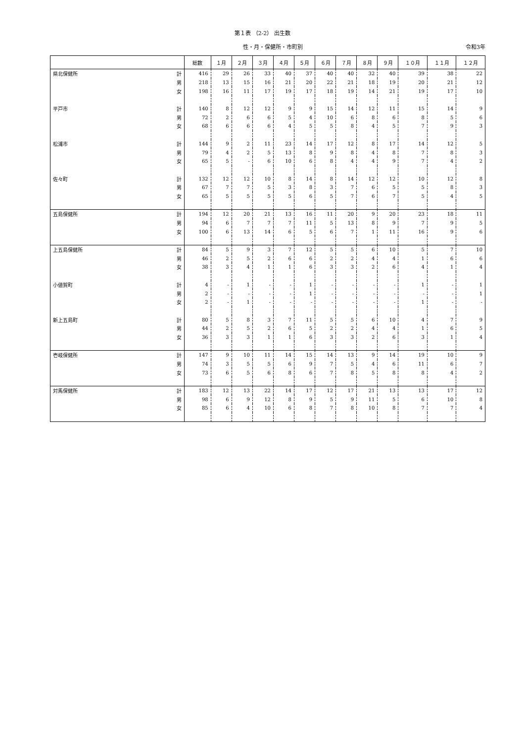第１表 （2-2） 出生数
性・月・保健所・市町別 令和3年
| | | 総数 | １月 | ２月 | ３月 | ４月 | ５月 | ６月 | ７月 | ８月 | ９月 | １０月 | １１月 | １２月 |
| --- | --- | --- | --- | --- | --- | --- | --- | --- | --- | --- | --- | --- | --- | --- |
| 県北保健所 | 計 | 416 | 29 | 26 | 33 | 40 | 37 | 40 | 40 | 32 | 40 | 39 | 38 | 22 |
| | 男 | 218 | 13 | 15 | 16 | 21 | 20 | 22 | 21 | 18 | 19 | 20 | 21 | 12 |
| | 女 | 198 | 16 | 11 | 17 | 19 | 17 | 18 | 19 | 14 | 21 | 19 | 17 | 10 |
| 平戸市 | 計 | 140 | 8 | 12 | 12 | 9 | 9 | 15 | 14 | 12 | 11 | 15 | 14 | 9 |
| | 男 | 72 | 2 | 6 | 6 | 5 | 4 | 10 | 6 | 8 | 6 | 8 | 5 | 6 |
| | 女 | 68 | 6 | 6 | 6 | 4 | 5 | 5 | 8 | 4 | 5 | 7 | 9 | 3 |
| 松浦市 | 計 | 144 | 9 | 2 | 11 | 23 | 14 | 17 | 12 | 8 | 17 | 14 | 12 | 5 |
| | 男 | 79 | 4 | 2 | 5 | 13 | 8 | 9 | 8 | 4 | 8 | 7 | 8 | 3 |
| | 女 | 65 | 5 | - | 6 | 10 | 6 | 8 | 4 | 4 | 9 | 7 | 4 | 2 |
| 佐々町 | 計 | 132 | 12 | 12 | 10 | 8 | 14 | 8 | 14 | 12 | 12 | 10 | 12 | 8 |
| | 男 | 67 | 7 | 7 | 5 | 3 | 8 | 3 | 7 | 6 | 5 | 5 | 8 | 3 |
| | 女 | 65 | 5 | 5 | 5 | 5 | 6 | 5 | 7 | 6 | 7 | 5 | 4 | 5 |
| 五島保健所 | 計 | 194 | 12 | 20 | 21 | 13 | 16 | 11 | 20 | 9 | 20 | 23 | 18 | 11 |
| | 男 | 94 | 6 | 7 | 7 | 7 | 11 | 5 | 13 | 8 | 9 | 7 | 9 | 5 |
| | 女 | 100 | 6 | 13 | 14 | 6 | 5 | 6 | 7 | 1 | 11 | 16 | 9 | 6 |
| 上五島保健所 | 計 | 84 | 5 | 9 | 3 | 7 | 12 | 5 | 5 | 6 | 10 | 5 | 7 | 10 |
| | 男 | 46 | 2 | 5 | 2 | 6 | 6 | 2 | 2 | 4 | 4 | 1 | 6 | 6 |
| | 女 | 38 | 3 | 4 | 1 | 1 | 6 | 3 | 3 | 2 | 6 | 4 | 1 | 4 |
| 小値賀町 | 計 | 4 | - | 1 | - | - | 1 | - | - | - | - | 1 | - | 1 |
| | 男 | 2 | - | - | - | - | 1 | - | - | - | - | - | - | 1 |
| | 女 | 2 | - | 1 | - | - | - | - | - | - | - | 1 | - | - |
| 新上五島町 | 計 | 80 | 5 | 8 | 3 | 7 | 11 | 5 | 5 | 6 | 10 | 4 | 7 | 9 |
| | 男 | 44 | 2 | 5 | 2 | 6 | 5 | 2 | 2 | 4 | 4 | 1 | 6 | 5 |
| | 女 | 36 | 3 | 3 | 1 | 1 | 6 | 3 | 3 | 2 | 6 | 3 | 1 | 4 |
| 壱岐保健所 | 計 | 147 | 9 | 10 | 11 | 14 | 15 | 14 | 13 | 9 | 14 | 19 | 10 | 9 |
| | 男 | 74 | 3 | 5 | 5 | 6 | 9 | 7 | 5 | 4 | 6 | 11 | 6 | 7 |
| | 女 | 73 | 6 | 5 | 6 | 8 | 6 | 7 | 8 | 5 | 8 | 8 | 4 | 2 |
| 対馬保健所 | 計 | 183 | 12 | 13 | 22 | 14 | 17 | 12 | 17 | 21 | 13 | 13 | 17 | 12 |
| | 男 | 98 | 6 | 9 | 12 | 8 | 9 | 5 | 9 | 11 | 5 | 6 | 10 | 8 |
| | 女 | 85 | 6 | 4 | 10 | 6 | 8 | 7 | 8 | 10 | 8 | 7 | 7 | 4 |